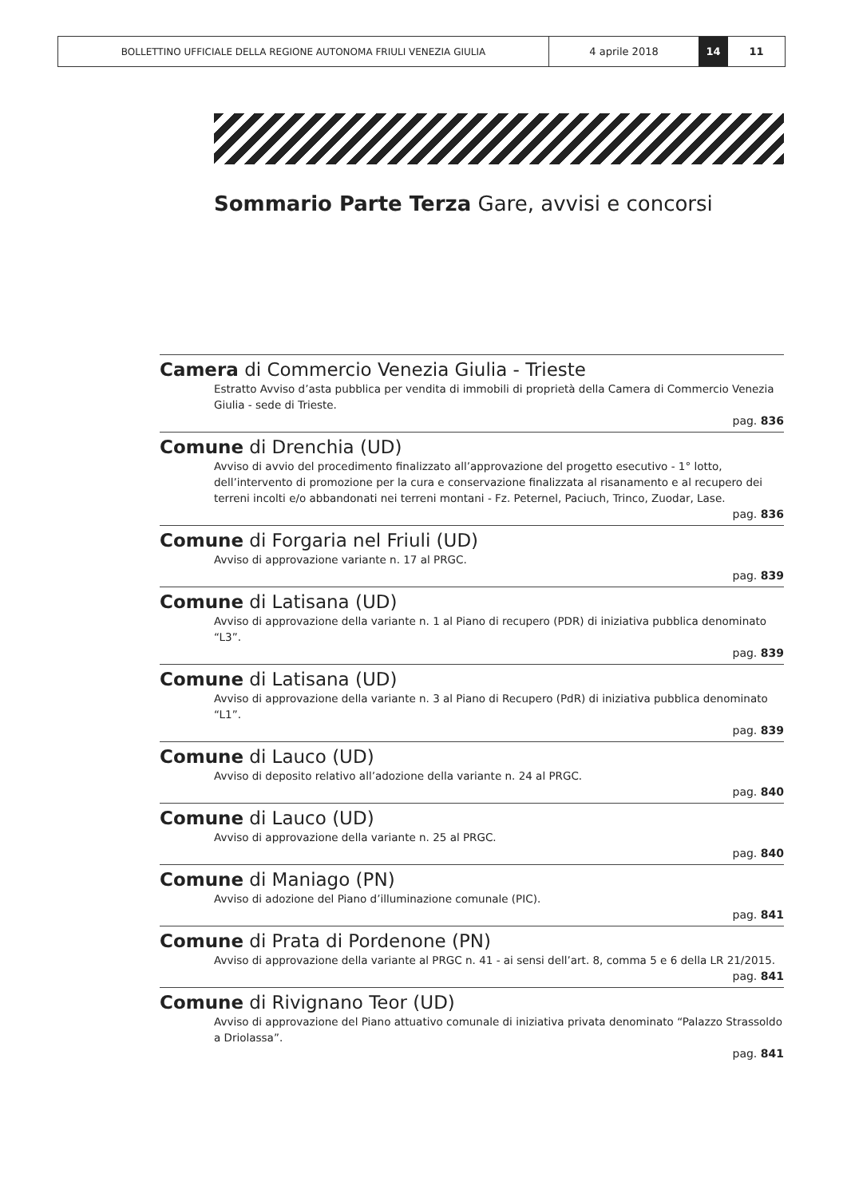BOLLETTINO UFFICIALE DELLA REGIONE AUTONOMA FRIULI VENEZIA GIULIA 4 aprile 2018 14 11
Sommario Parte Terza Gare, avvisi e concorsi
Camera di Commercio Venezia Giulia - Trieste
Estratto Avviso d’asta pubblica per vendita di immobili di proprietà della Camera di Commercio Venezia Giulia - sede di Trieste.
pag. 836
Comune di Drenchia (UD)
Avviso di avvio del procedimento finalizzato all’approvazione del progetto esecutivo - 1° lotto, dell’intervento di promozione per la cura e conservazione finalizzata al risanamento e al recupero dei terreni incolti e/o abbandonati nei terreni montani - Fz. Peternel, Paciuch, Trinco, Zuodar, Lase.
pag. 836
Comune di Forgaria nel Friuli (UD)
Avviso di approvazione variante n. 17 al PRGC.
pag. 839
Comune di Latisana (UD)
Avviso di approvazione della variante n. 1 al Piano di recupero (PDR) di iniziativa pubblica denominato “L3”.
pag. 839
Comune di Latisana (UD)
Avviso di approvazione della variante n. 3 al Piano di Recupero (PdR) di iniziativa pubblica denominato “L1”.
pag. 839
Comune di Lauco (UD)
Avviso di deposito relativo all’adozione della variante n. 24 al PRGC.
pag. 840
Comune di Lauco (UD)
Avviso di approvazione della variante n. 25 al PRGC.
pag. 840
Comune di Maniago (PN)
Avviso di adozione del Piano d’illuminazione comunale (PIC).
pag. 841
Comune di Prata di Pordenone (PN)
Avviso di approvazione della variante al PRGC n. 41 - ai sensi dell’art. 8, comma 5 e 6 della LR 21/2015.
pag. 841
Comune di Rivignano Teor (UD)
Avviso di approvazione del Piano attuativo comunale di iniziativa privata denominato “Palazzo Strassoldo a Driolassa”.
pag. 841